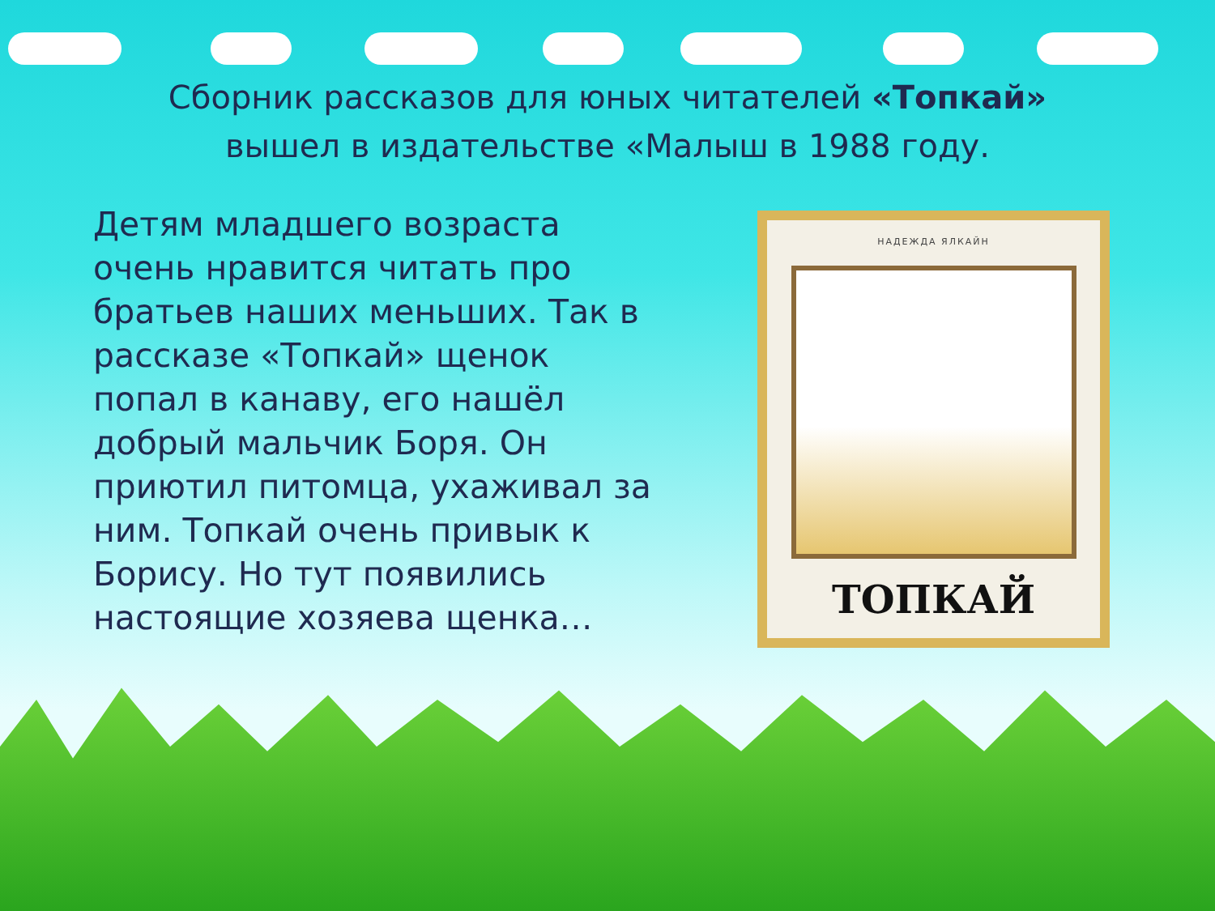Сборник рассказов для юных читателей «Топкай»
вышел в издательстве «Малыш в 1988 году.
Детям младшего возраста очень нравится читать про братьев наших меньших. Так в рассказе «Топкай» щенок попал в канаву, его нашёл добрый мальчик Боря. Он приютил питомца, ухаживал за ним. Топкай очень привык к Борису. Но тут появились настоящие хозяева щенка…
НАДЕЖДА ЯЛКАЙН
ТОПКАЙ